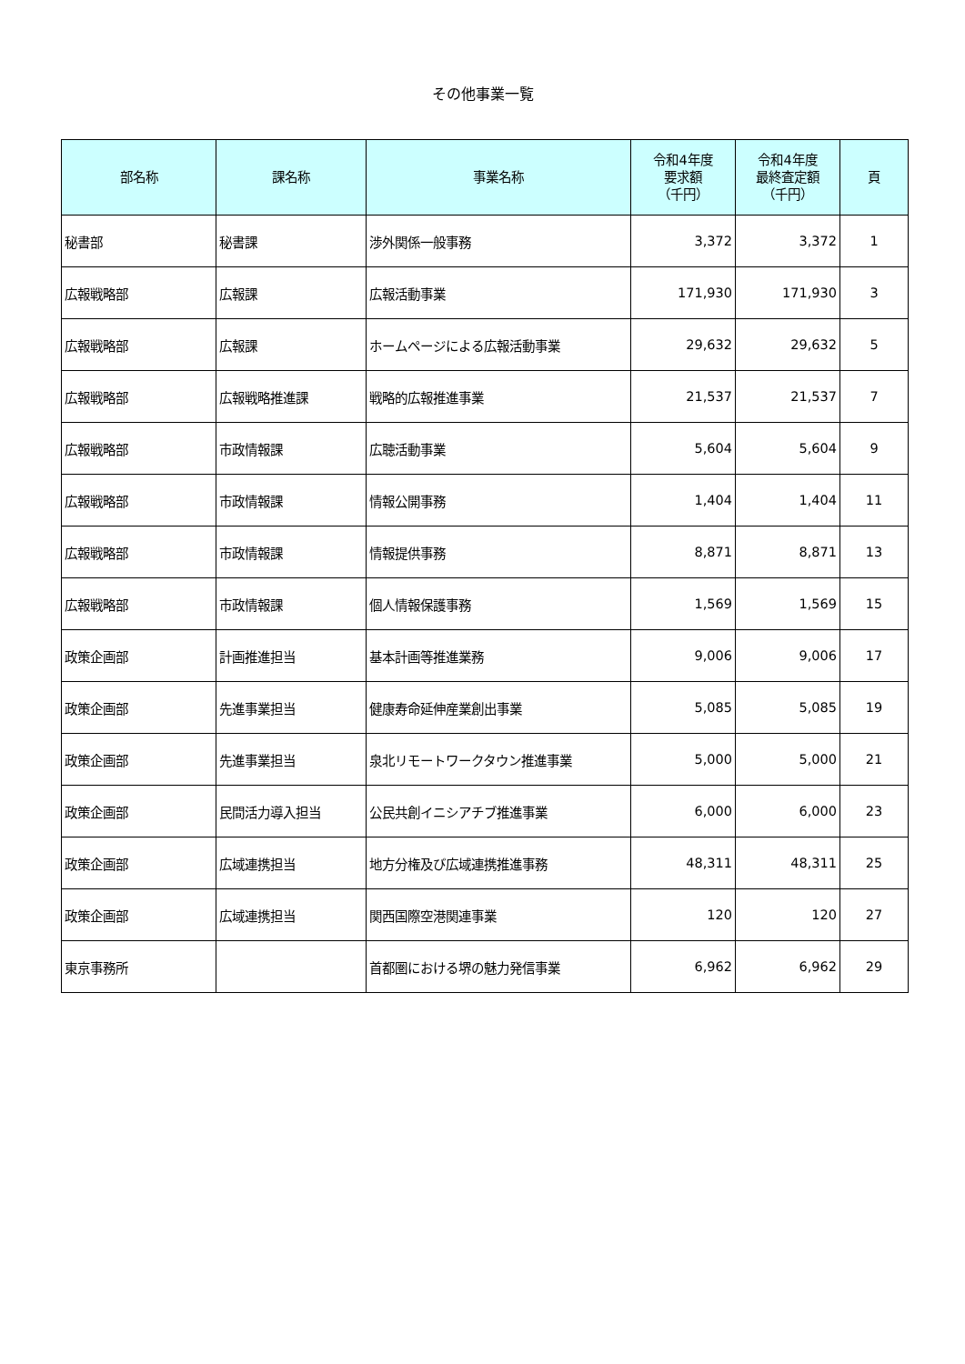その他事業一覧
| 部名称 | 課名称 | 事業名称 | 令和4年度 要求額 （千円） | 令和4年度 最終査定額 （千円） | 頁 |
| --- | --- | --- | --- | --- | --- |
| 秘書部 | 秘書課 | 渉外関係一般事務 | 3,372 | 3,372 | 1 |
| 広報戦略部 | 広報課 | 広報活動事業 | 171,930 | 171,930 | 3 |
| 広報戦略部 | 広報課 | ホームページによる広報活動事業 | 29,632 | 29,632 | 5 |
| 広報戦略部 | 広報戦略推進課 | 戦略的広報推進事業 | 21,537 | 21,537 | 7 |
| 広報戦略部 | 市政情報課 | 広聴活動事業 | 5,604 | 5,604 | 9 |
| 広報戦略部 | 市政情報課 | 情報公開事務 | 1,404 | 1,404 | 11 |
| 広報戦略部 | 市政情報課 | 情報提供事務 | 8,871 | 8,871 | 13 |
| 広報戦略部 | 市政情報課 | 個人情報保護事務 | 1,569 | 1,569 | 15 |
| 政策企画部 | 計画推進担当 | 基本計画等推進業務 | 9,006 | 9,006 | 17 |
| 政策企画部 | 先進事業担当 | 健康寿命延伸産業創出事業 | 5,085 | 5,085 | 19 |
| 政策企画部 | 先進事業担当 | 泉北リモートワークタウン推進事業 | 5,000 | 5,000 | 21 |
| 政策企画部 | 民間活力導入担当 | 公民共創イニシアチブ推進事業 | 6,000 | 6,000 | 23 |
| 政策企画部 | 広域連携担当 | 地方分権及び広域連携推進事務 | 48,311 | 48,311 | 25 |
| 政策企画部 | 広域連携担当 | 関西国際空港関連事業 | 120 | 120 | 27 |
| 東京事務所 | | 首都圏における堺の魅力発信事業 | 6,962 | 6,962 | 29 |